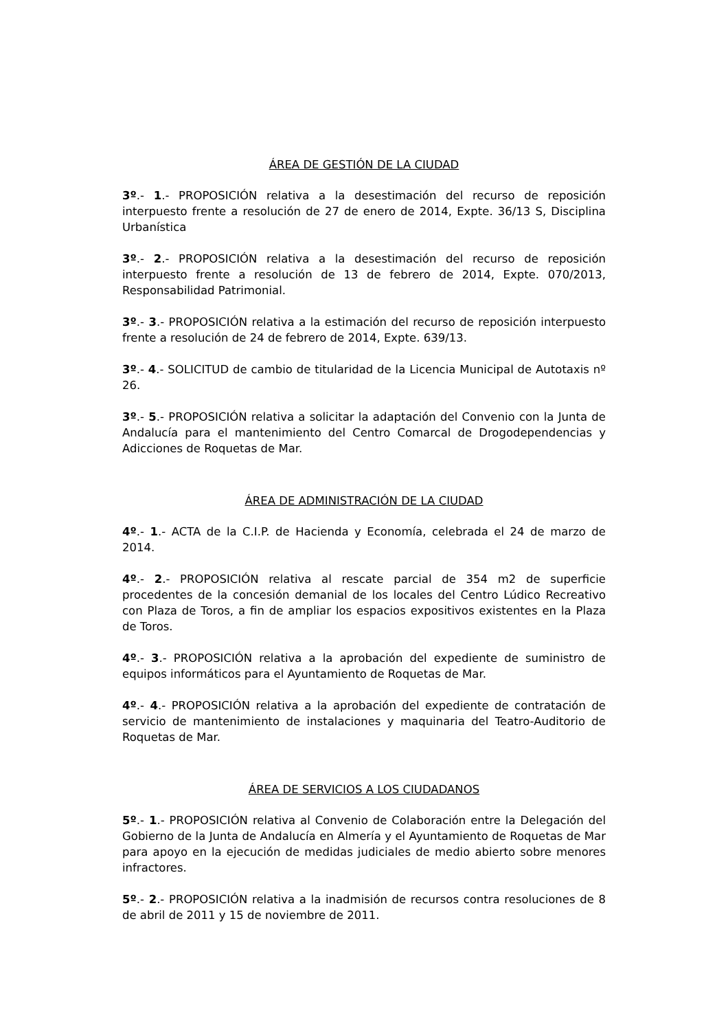ÁREA DE GESTIÓN DE LA CIUDAD
3º.- 1.- PROPOSICIÓN relativa a la desestimación del recurso de reposición interpuesto frente a resolución de 27 de enero de 2014, Expte. 36/13 S, Disciplina Urbanística
3º.- 2.- PROPOSICIÓN relativa a la desestimación del recurso de reposición interpuesto frente a resolución de 13 de febrero de 2014, Expte. 070/2013, Responsabilidad Patrimonial.
3º.- 3.- PROPOSICIÓN relativa a la estimación del recurso de reposición interpuesto frente a resolución de 24 de febrero de 2014, Expte. 639/13.
3º.- 4.- SOLICITUD de cambio de titularidad de la Licencia Municipal de Autotaxis nº 26.
3º.- 5.- PROPOSICIÓN relativa a solicitar la adaptación del Convenio con la Junta de Andalucía para el mantenimiento del Centro Comarcal de Drogodependencias y Adicciones de Roquetas de Mar.
ÁREA DE ADMINISTRACIÓN DE LA CIUDAD
4º.- 1.- ACTA de la C.I.P. de Hacienda y Economía, celebrada el 24 de marzo de 2014.
4º.- 2.- PROPOSICIÓN relativa al rescate parcial de 354 m2 de superficie procedentes de la concesión demanial de los locales del Centro Lúdico Recreativo con Plaza de Toros, a fin de ampliar los espacios expositivos existentes en la Plaza de Toros.
4º.- 3.- PROPOSICIÓN relativa a la aprobación del expediente de suministro de equipos informáticos para el Ayuntamiento de Roquetas de Mar.
4º.- 4.- PROPOSICIÓN relativa a la aprobación del expediente de contratación de servicio de mantenimiento de instalaciones y maquinaria del Teatro-Auditorio de Roquetas de Mar.
ÁREA DE SERVICIOS A LOS CIUDADANOS
5º.- 1.- PROPOSICIÓN relativa al Convenio de Colaboración entre la Delegación del Gobierno de la Junta de Andalucía en Almería y el Ayuntamiento de Roquetas de Mar para apoyo en la ejecución de medidas judiciales de medio abierto sobre menores infractores.
5º.- 2.- PROPOSICIÓN relativa a la inadmisión de recursos contra resoluciones de 8 de abril de 2011 y 15 de noviembre de 2011.